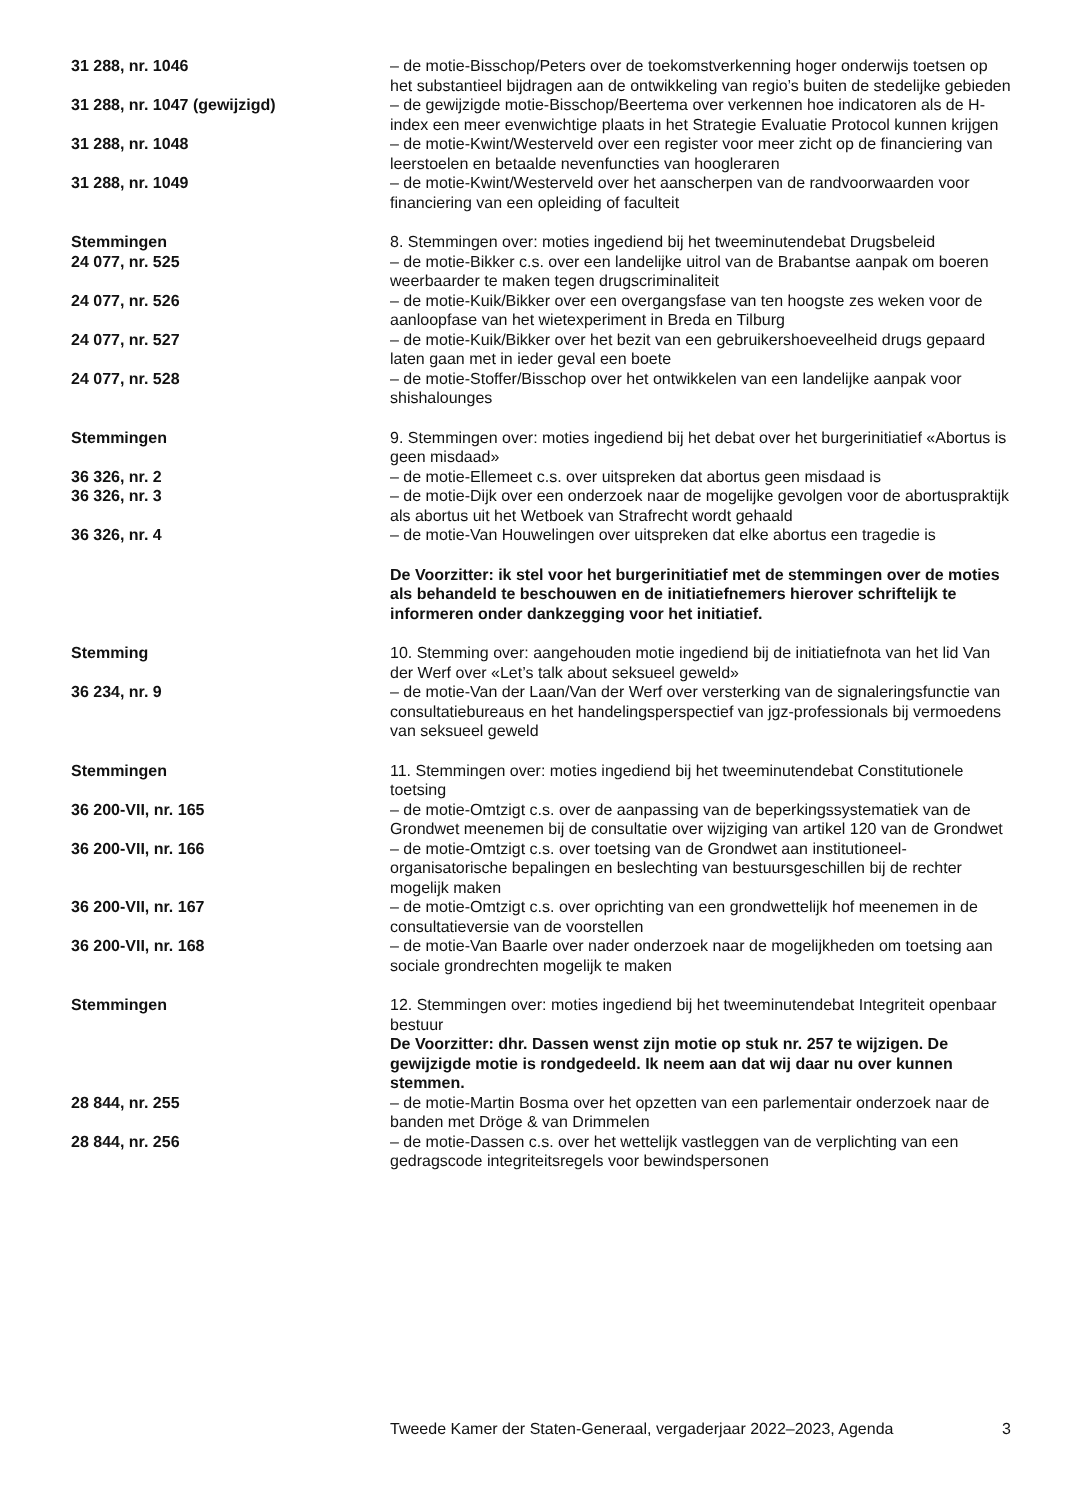31 288, nr. 1046 – de motie-Bisschop/Peters over de toekomstverkenning hoger onderwijs toetsen op het substantieel bijdragen aan de ontwikkeling van regio’s buiten de stedelijke gebieden
31 288, nr. 1047 (gewijzigd) – de gewijzigde motie-Bisschop/Beertema over verkennen hoe indicatoren als de H-index een meer evenwichtige plaats in het Strategie Evaluatie Protocol kunnen krijgen
31 288, nr. 1048 – de motie-Kwint/Westerveld over een register voor meer zicht op de financiering van leerstoelen en betaalde nevenfuncties van hoogleraren
31 288, nr. 1049 – de motie-Kwint/Westerveld over het aanscherpen van de randvoorwaarden voor financiering van een opleiding of faculteit
Stemmingen 8. Stemmingen over: moties ingediend bij het tweeminutendebat Drugsbeleid
24 077, nr. 525 – de motie-Bikker c.s. over een landelijke uitrol van de Brabantse aanpak om boeren weerbaarder te maken tegen drugscriminaliteit
24 077, nr. 526 – de motie-Kuik/Bikker over een overgangsfase van ten hoogste zes weken voor de aanloopfase van het wietexperiment in Breda en Tilburg
24 077, nr. 527 – de motie-Kuik/Bikker over het bezit van een gebruikershoeveelheid drugs gepaard laten gaan met in ieder geval een boete
24 077, nr. 528 – de motie-Stoffer/Bisschop over het ontwikkelen van een landelijke aanpak voor shishalounges
Stemmingen 9. Stemmingen over: moties ingediend bij het debat over het burgerinitiatief «Abortus is geen misdaad»
36 326, nr. 2 – de motie-Ellemeet c.s. over uitspreken dat abortus geen misdaad is
36 326, nr. 3 – de motie-Dijk over een onderzoek naar de mogelijke gevolgen voor de abortuspraktijk als abortus uit het Wetboek van Strafrecht wordt gehaald
36 326, nr. 4 – de motie-Van Houwelingen over uitspreken dat elke abortus een tragedie is
De Voorzitter: ik stel voor het burgerinitiatief met de stemmingen over de moties als behandeld te beschouwen en de initiatiefnemers hierover schriftelijk te informeren onder dankzegging voor het initiatief.
Stemming 10. Stemming over: aangehouden motie ingediend bij de initiatiefnota van het lid Van der Werf over «Let’s talk about seksueel geweld»
36 234, nr. 9 – de motie-Van der Laan/Van der Werf over versterking van de signaleringsfunctie van consultatiebureaus en het handelingsperspectief van jgz-professionals bij vermoedens van seksueel geweld
Stemmingen 11. Stemmingen over: moties ingediend bij het tweeminutendebat Constitutionele toetsing
36 200-VII, nr. 165 – de motie-Omtzigt c.s. over de aanpassing van de beperkingssystematiek van de Grondwet meenemen bij de consultatie over wijziging van artikel 120 van de Grondwet
36 200-VII, nr. 166 – de motie-Omtzigt c.s. over toetsing van de Grondwet aan institutioneel-organisatorische bepalingen en beslechting van bestuursgeschillen bij de rechter mogelijk maken
36 200-VII, nr. 167 – de motie-Omtzigt c.s. over oprichting van een grondwettelijk hof meenemen in de consultatieversie van de voorstellen
36 200-VII, nr. 168 – de motie-Van Baarle over nader onderzoek naar de mogelijkheden om toetsing aan sociale grondrechten mogelijk te maken
Stemmingen 12. Stemmingen over: moties ingediend bij het tweeminutendebat Integriteit openbaar bestuur
De Voorzitter: dhr. Dassen wenst zijn motie op stuk nr. 257 te wijzigen. De gewijzigde motie is rondgedeeld. Ik neem aan dat wij daar nu over kunnen stemmen.
28 844, nr. 255 – de motie-Martin Bosma over het opzetten van een parlementair onderzoek naar de banden met Dröge & van Drimmelen
28 844, nr. 256 – de motie-Dassen c.s. over het wettelijk vastleggen van de verplichting van een gedragscode integriteitsregels voor bewindspersonen
Tweede Kamer der Staten-Generaal, vergaderjaar 2022–2023, Agenda 3